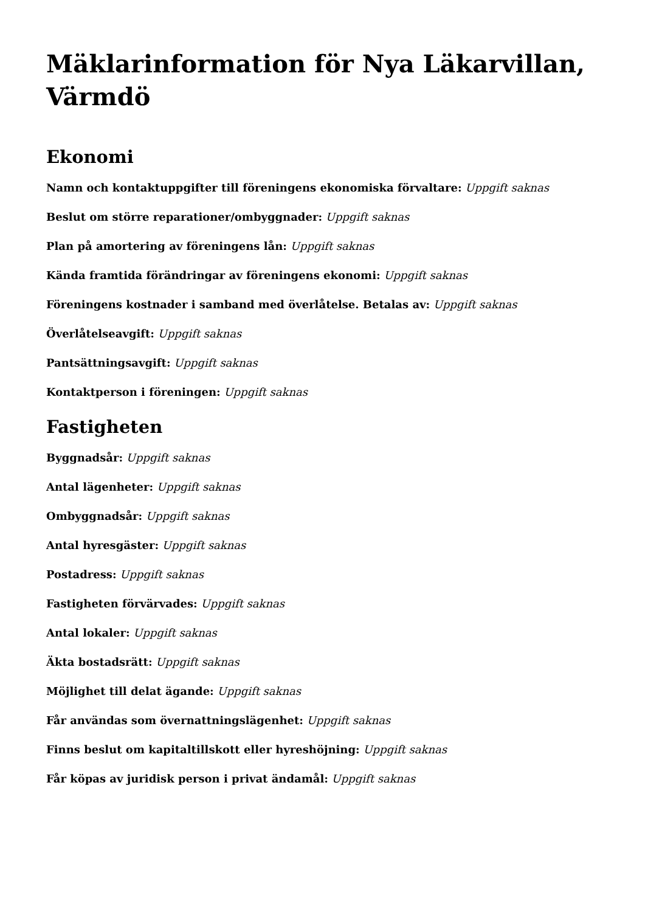Mäklarinformation för Nya Läkarvillan, Värmdö
Ekonomi
Namn och kontaktuppgifter till föreningens ekonomiska förvaltare: Uppgift saknas
Beslut om större reparationer/ombyggnader: Uppgift saknas
Plan på amortering av föreningens lån: Uppgift saknas
Kända framtida förändringar av föreningens ekonomi: Uppgift saknas
Föreningens kostnader i samband med överlåtelse. Betalas av: Uppgift saknas
Överlåtelseavgift: Uppgift saknas
Pantsättningsavgift: Uppgift saknas
Kontaktperson i föreningen: Uppgift saknas
Fastigheten
Byggnadsår: Uppgift saknas
Antal lägenheter: Uppgift saknas
Ombyggnadsår: Uppgift saknas
Antal hyresgäster: Uppgift saknas
Postadress: Uppgift saknas
Fastigheten förvärvades: Uppgift saknas
Antal lokaler: Uppgift saknas
Äkta bostadsrätt: Uppgift saknas
Möjlighet till delat ägande: Uppgift saknas
Får användas som övernattningslägenhet: Uppgift saknas
Finns beslut om kapitaltillskott eller hyreshöjning: Uppgift saknas
Får köpas av juridisk person i privat ändamål: Uppgift saknas